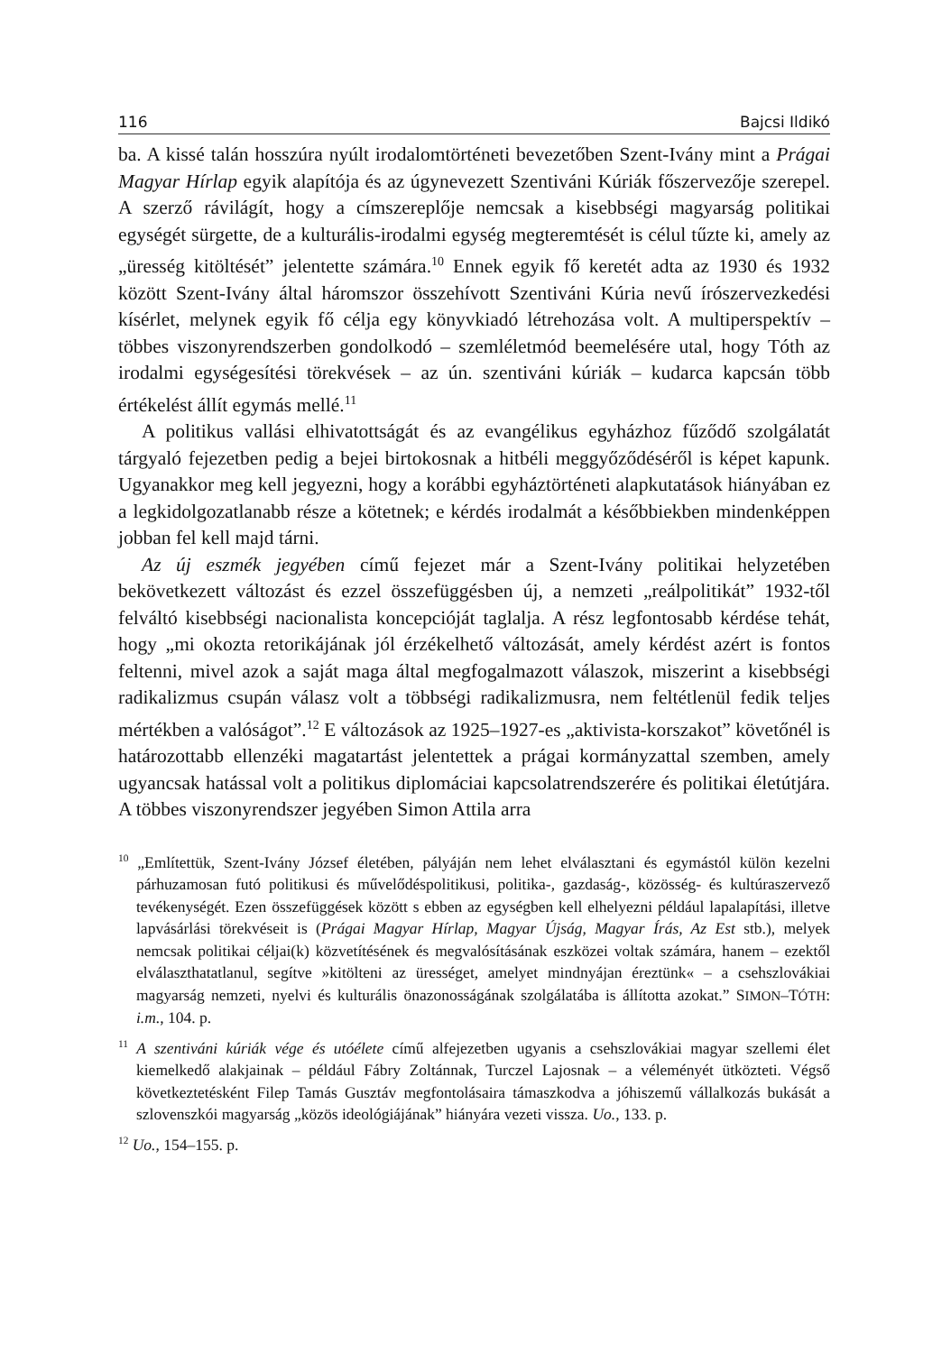116 Bajcsi Ildikó
ba. A kissé talán hosszúra nyúlt irodalomtörténeti bevezetőben Szent-Ivány mint a Prágai Magyar Hírlap egyik alapítója és az úgynevezett Szentiváni Kúriák főszervezője szerepel. A szerző rávilágít, hogy a címszereplője nemcsak a kisebbségi magyarság politikai egységét sürgette, de a kulturális-irodalmi egység megteremtését is célul tűzte ki, amely az „üresség kitöltését” jelentette számára.<sup>10</sup> Ennek egyik fő keretét adta az 1930 és 1932 között Szent-Ivány által háromszor összehívott Szentiváni Kúria nevű írószervezkedési kísérlet, melynek egyik fő célja egy könyvkiadó létrehozása volt. A multiperspektív – többes viszonyrendszerben gondolkodó – szemléletmód beemelésére utal, hogy Tóth az irodalmi egységesítési törekvések – az ún. szentiváni kúriák – kudarca kapcsán több értékelést állít egymás mellé.<sup>11</sup>
A politikus vallási elhivatottságát és az evangélikus egyházhoz fűződő szolgálatát tárgyaló fejezetben pedig a bejei birtokosnak a hitbéli meggyőződéséről is képet kapunk. Ugyanakkor meg kell jegyezni, hogy a korábbi egyháztörténeti alapkutatások hiányában ez a legkidolgozatlanabb része a kötetnek; e kérdés irodalmát a későbbiekben mindenképpen jobban fel kell majd tárni.
Az új eszmék jegyében című fejezet már a Szent-Ivány politikai helyzetében bekövetkezett változást és ezzel összefüggésben új, a nemzeti „reálpolitikát” 1932-től felváltó kisebbségi nacionalista koncepcióját taglalja. A rész legfontosabb kérdése tehát, hogy „mi okozta retorikájának jól érzékelhető változását, amely kérdést azért is fontos feltenni, mivel azok a saját maga által megfogalmazott válaszok, miszerint a kisebbségi radikalizmus csupán válasz volt a többségi radikalizmusra, nem feltétlenül fedik teljes mértékben a valóságot”.<sup>12</sup> E változások az 1925–1927-es „aktivista-korszakot” követőnél is határozottabb ellenzéki magatartást jelentettek a prágai kormányzattal szemben, amely ugyancsak hatással volt a politikus diplomáciai kapcsolatrendszerére és politikai életútjára. A többes viszonyrendszer jegyében Simon Attila arra
<sup>10</sup> „Említettük, Szent-Ivány József életében, pályáján nem lehet elválasztani és egymástól külön kezelni párhuzamosan futó politikusi és művelődéspolitikusi, politika-, gazdaság-, közösség- és kultúraszervező tevékenységét. Ezen összefüggések között s ebben az egységben kell elhelyezni például lapalapítási, illetve lapvásárlási törekvéseit is (Prágai Magyar Hírlap, Magyar Újság, Magyar Írás, Az Est stb.), melyek nemcsak politikai céljai(k) közvetítésének és megvalósításának eszközei voltak számára, hanem – ezektől elválaszthatatlanul, segítve »kitölteni az ürességet, amelyet mindnyájan éreztünk« – a csehszlovákiai magyarság nemzeti, nyelvi és kulturális önazonosságának szolgálatába is állította azokat.” SIMON–TÓTH: i.m., 104. p.
<sup>11</sup> A szentiváni kúriák vége és utóélete című alfejezetben ugyanis a csehszlovákiai magyar szellemi élet kiemelkedő alakjainak – például Fábry Zoltánnak, Turczel Lajosnak – a véleményét ütközteti. Végső következtetésként Filep Tamás Gusztáv megfontolásaira támaszkodva a jóhiszemű vállalkozás bukását a szlovenszkói magyarság „közös ideológiájának” hiányára vezeti vissza. Uo., 133. p.
<sup>12</sup> Uo., 154–155. p.